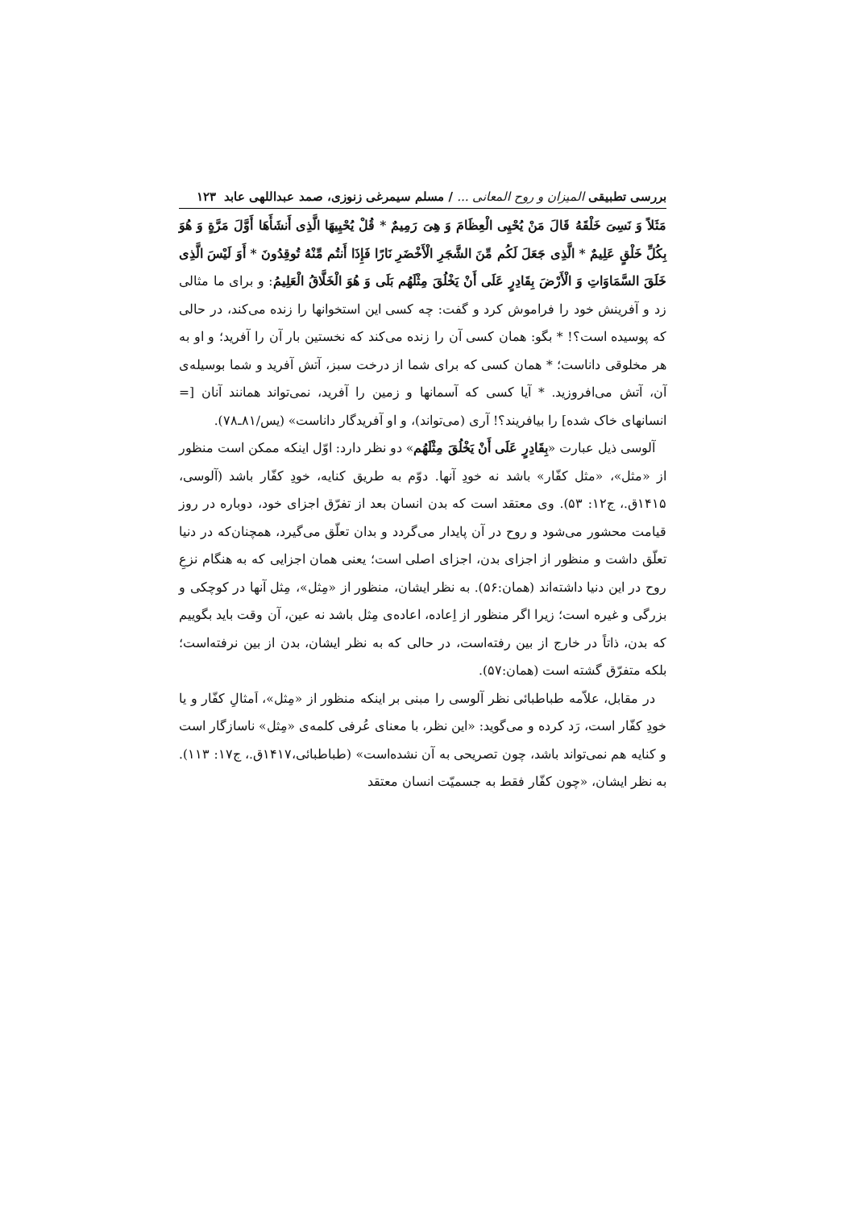بررسی تطبیقی المیزان و روح المعانی ... / مسلم سیمرغی زنوزی، صمد عبداللهی عابد ۱۲۳
مَثَلاً وَ نَسِیَ خَلْقَهُ قَالَ مَنْ یُحْیِی الْعِظَامَ وَ هِیَ رَمِیمٌ * قُلْ یُحْیِیهَا الَّذِی أَنشَأَهَا أَوَّلَ مَرَّةٍ وَ هُوَ بِکُلِّ خَلْقٍ عَلِیمٌ * الَّذِی جَعَلَ لَکُم مِّنَ الشَّجَرِ الْأَخْضَرِ نَارًا فَإِذَا أَنتُم مِّنْهُ تُوقِدُونَ * أَوَ لَیْسَ الَّذِی خَلَقَ السَّمَاوَاتِ وَ الْأَرْضَ بِقَادِرٍ عَلَی أَنْ یَخْلُقَ مِثْلَهُم بَلَی وَ هُوَ الْخَلَّاقُ الْعَلِیمُ: و برای ما مثالی زد و آفرینش خود را فراموش کرد و گفت: چه کسی این استخوانها را زنده می‌کند، در حالی که پوسیده است؟! * بگو: همان کسی آن را زنده می‌کند که نخستین بار آن را آفرید؛ و او به هر مخلوقی داناست؛ * همان کسی که برای شما از درخت سبز، آتش آفرید و شما بوسیله‌ی آن، آتش می‌افروزید. * آیا کسی که آسمانها و زمین را آفرید، نمی‌تواند همانند آنان [= انسانهای خاک شده] را بیافریند؟! آری (می‌تواند)، و او آفریدگار داناست» (یس/۸۱ـ۷۸).
آلوسی ذیل عبارت «بِقَادِرٍ عَلَی أَنْ یَخْلُقَ مِثْلَهُم» دو نظر دارد: اوّل اینکه ممکن است منظور از «مثل»، «مثل کفّار» باشد نه خودِ آنها. دوّم به طریق کنایه، خودِ کفّار باشد (آلوسی، ۱۴۱۵ق.، ج۱۲: ۵۳). وی معتقد است که بدن انسان بعد از تفرّق اجزای خود، دوباره در روز قیامت محشور می‌شود و روح در آن پایدار می‌گردد و بدان تعلّق می‌گیرد، همچنان‌که در دنیا تعلّق داشت و منظور از اجزای بدن، اجزای اصلی است؛ یعنی همان اجزایی که به هنگام نزعِ روح در این دنیا داشته‌اند (همان:۵۶). به نظر ایشان، منظور از «مِثل»، مِثل آنها در کوچکی و بزرگی و غیره است؛ زیرا اگر منظور از اِعاده، اعاده‌ی مِثل باشد نه عین، آن وقت باید بگوییم که بدن، ذاتاً در خارج از بین رفته‌است، در حالی که به نظر ایشان، بدن از بین نرفته‌است؛ بلکه متفرّق گشته است (همان:۵۷).
در مقابل، علاّمه طباطبائی نظر آلوسی را مبنی بر اینکه منظور از «مِثل»، اَمثالِ کفّار و یا خودِ کفّار است، رَد کرده و می‌گوید: «این نظر، با معنای عُرفی کلمه‌ی «مِثل» ناسازگار است و کنایه هم نمی‌تواند باشد، چون تصریحی به آن نشده‌است» (طباطبائی،۱۴۱۷ق.، ج۱۷: ۱۱۳). به نظر ایشان، «چون کفّار فقط به جسمیّت انسان معتقد